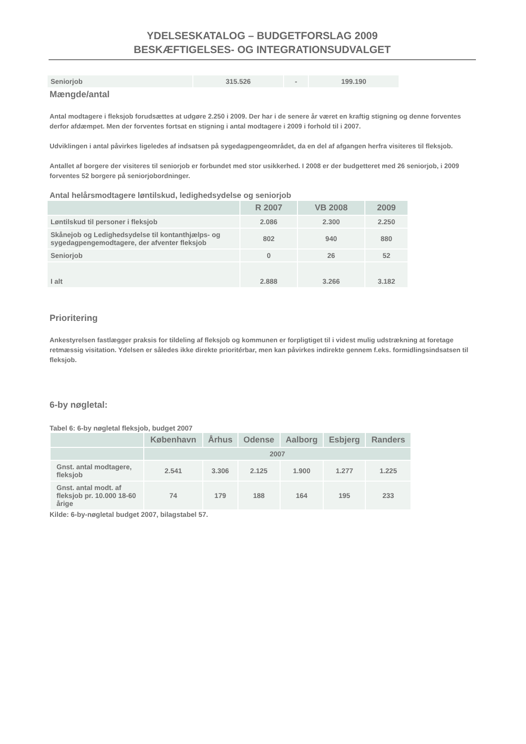YDELSESKATALOG – BUDGETFORSLAG 2009
BESKÆFTIGELSES- OG INTEGRATIONSUDVALGET
| Seniorjob | 315.526 | - | 199.190 |
Mængde/antal
Antal modtagere i fleksjob forudsættes at udgøre 2.250 i 2009. Der har i de senere år været en kraftig stigning og denne forventes derfor afdæmpet. Men der forventes fortsat en stigning i antal modtagere i 2009 i forhold til i 2007.
Udviklingen i antal påvirkes ligeledes af indsatsen på sygedagpengeområdet, da en del af afgangen herfra visiteres til fleksjob.
Antallet af borgere der visiteres til seniorjob er forbundet med stor usikkerhed. I 2008 er der budgetteret med 26 seniorjob, i 2009 forventes 52 borgere på seniorjobordninger.
Antal helårsmodtagere løntilskud, ledighedsydelse og seniorjob
| | R 2007 | VB 2008 | 2009 |
| --- | --- | --- | --- |
| Løntilskud til personer i fleksjob | 2.086 | 2.300 | 2.250 |
| Skånejob og Ledighedsydelse til kontanthjælps- og sygedagpengemodtagere, der afventer fleksjob | 802 | 940 | 880 |
| Seniorjob | 0 | 26 | 52 |
| I alt | 2.888 | 3.266 | 3.182 |
Prioritering
Ankestyrelsen fastlægger praksis for tildeling af fleksjob og kommunen er forpligtiget til i videst mulig udstrækning at foretage retmæssig visitation. Ydelsen er således ikke direkte prioritérbar, men kan påvirkes indirekte gennem f.eks. formidlingsindsatsen til fleksjob.
6-by nøgletal:
Tabel 6: 6-by nøgletal fleksjob, budget 2007
| | København | Århus | Odense | Aalborg | Esbjerg | Randers |
| --- | --- | --- | --- | --- | --- | --- |
| | 2007 | | | | | |
| Gnst. antal modtagere, fleksjob | 2.541 | 3.306 | 2.125 | 1.900 | 1.277 | 1.225 |
| Gnst. antal modt. af fleksjob pr. 10.000 18-60 årige | 74 | 179 | 188 | 164 | 195 | 233 |
Kilde: 6-by-nøgletal budget 2007, bilagstabel 57.